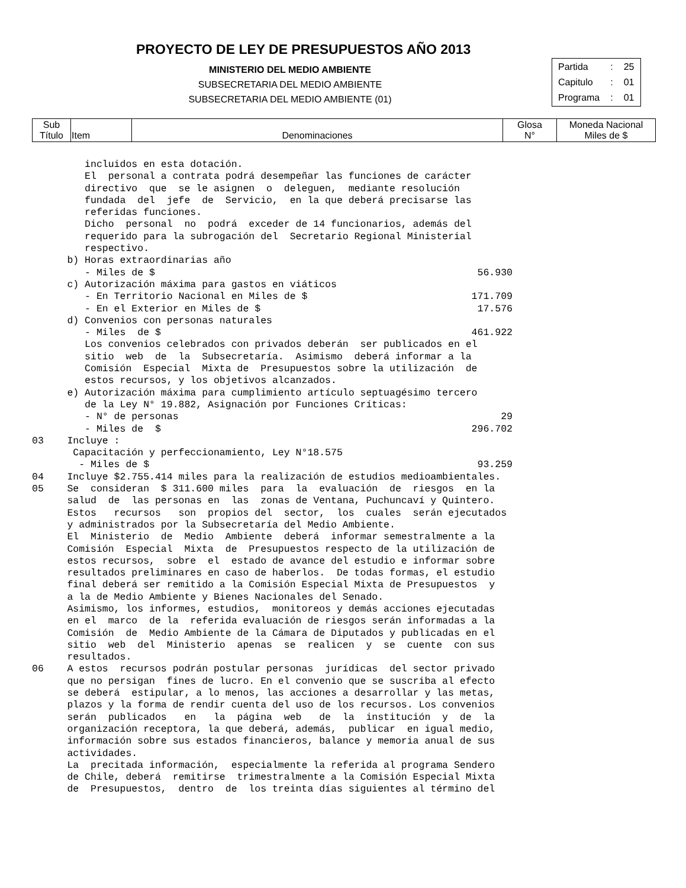PROYECTO DE LEY DE PRESUPUESTOS AÑO 2013
MINISTERIO DEL MEDIO AMBIENTE
SUBSECRETARIA DEL MEDIO AMBIENTE
SUBSECRETARIA DEL MEDIO AMBIENTE (01)
| Partida | : | 25 |
| Capitulo | : | 01 |
| Programa | : | 01 |
| Sub Título | Item | Denominaciones | Glosa N° | Moneda Nacional Miles de $ |
         incluidos en esta dotación.
         El  personal a contrata podrá desempeñar las funciones de carácter
         directivo  que  se le asignen  o  deleguen,  mediante resolución
         fundada  del  jefe  de  Servicio,  en la que deberá precisarse las
         referidas funciones.
         Dicho  personal  no  podrá  exceder de 14 funcionarios, además del
         requerido para la subrogación del  Secretario Regional Ministerial
         respectivo.
      b) Horas extraordinarias año
         - Miles de $                                                       56.930
      c) Autorización máxima para gastos en viáticos
         - En Territorio Nacional en Miles de $                            171.709
         - En el Exterior en Miles de $                                     17.576
      d) Convenios con personas naturales
         - Miles  de $                                                     461.922
         Los convenios celebrados con privados deberán  ser publicados en el
         sitio  web  de  la  Subsecretaría.  Asimismo  deberá informar a la
         Comisión  Especial  Mixta de  Presupuestos sobre la utilización  de
         estos recursos, y los objetivos alcanzados.
      e) Autorización máxima para cumplimiento artículo septuagésimo tercero
         de la Ley N° 19.882, Asignación por Funciones Críticas:
         - N° de personas                                                       29
         - Miles de  $                                                     296.702
03    Incluye :
       Capacitación y perfeccionamiento, Ley N°18.575
        - Miles de $                                                        93.259
04    Incluye $2.755.414 miles para la realización de estudios medioambientales.
05    Se  consideran  $ 311.600 miles  para  la  evaluación  de  riesgos  en la
      salud  de  las personas en  las  zonas de Ventana, Puchuncaví y Quintero.
      Estos   recursos   son  propios del  sector,  los  cuales  serán ejecutados
      y administrados por la Subsecretaría del Medio Ambiente.
      El  Ministerio  de  Medio  Ambiente  deberá  informar semestralmente a la
      Comisión  Especial  Mixta  de  Presupuestos respecto de la utilización de
      estos recursos,  sobre  el  estado de avance del estudio e informar sobre
      resultados preliminares en caso de haberlos.  De todas formas, el estudio
      final deberá ser remitido a la Comisión Especial Mixta de Presupuestos  y
      a la de Medio Ambiente y Bienes Nacionales del Senado.
      Asimismo, los informes, estudios,  monitoreos y demás acciones ejecutadas
      en el  marco  de la  referida evaluación de riesgos serán informadas a la
      Comisión  de  Medio Ambiente de la Cámara de Diputados y publicadas en el
      sitio  web  del  Ministerio  apenas  se  realicen  y  se  cuente  con sus
      resultados.
06    A estos  recursos podrán postular personas  jurídicas  del sector privado
      que no persigan  fines de lucro. En el convenio que se suscriba al efecto
      se deberá  estipular, a lo menos, las acciones a desarrollar y las metas,
      plazos y la forma de rendir cuenta del uso de los recursos. Los convenios
      serán  publicados   en   la  página  web   de  la  institución  y  de  la
      organización receptora, la que deberá, además,  publicar  en igual medio,
      información sobre sus estados financieros, balance y memoria anual de sus
      actividades.
      La  precitada información,  especialmente la referida al programa Sendero
      de Chile, deberá  remitirse  trimestralmente a la Comisión Especial Mixta
      de  Presupuestos,  dentro  de  los treinta días siguientes al término del